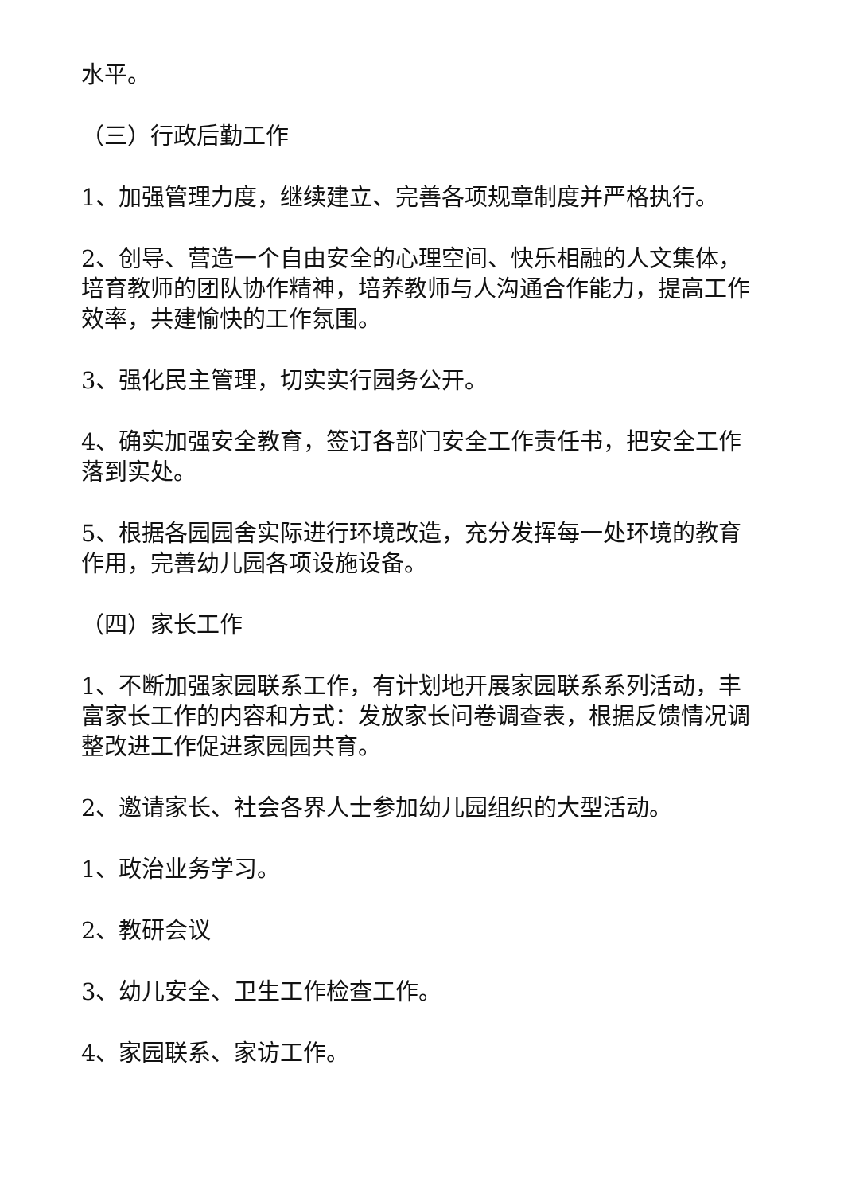水平。
（三）行政后勤工作
1、加强管理力度，继续建立、完善各项规章制度并严格执行。
2、创导、营造一个自由安全的心理空间、快乐相融的人文集体，培育教师的团队协作精神，培养教师与人沟通合作能力，提高工作效率，共建愉快的工作氛围。
3、强化民主管理，切实实行园务公开。
4、确实加强安全教育，签订各部门安全工作责任书，把安全工作落到实处。
5、根据各园园舍实际进行环境改造，充分发挥每一处环境的教育作用，完善幼儿园各项设施设备。
（四）家长工作
1、不断加强家园联系工作，有计划地开展家园联系系列活动，丰富家长工作的内容和方式：发放家长问卷调查表，根据反馈情况调整改进工作促进家园园共育。
2、邀请家长、社会各界人士参加幼儿园组织的大型活动。
1、政治业务学习。
2、教研会议
3、幼儿安全、卫生工作检查工作。
4、家园联系、家访工作。